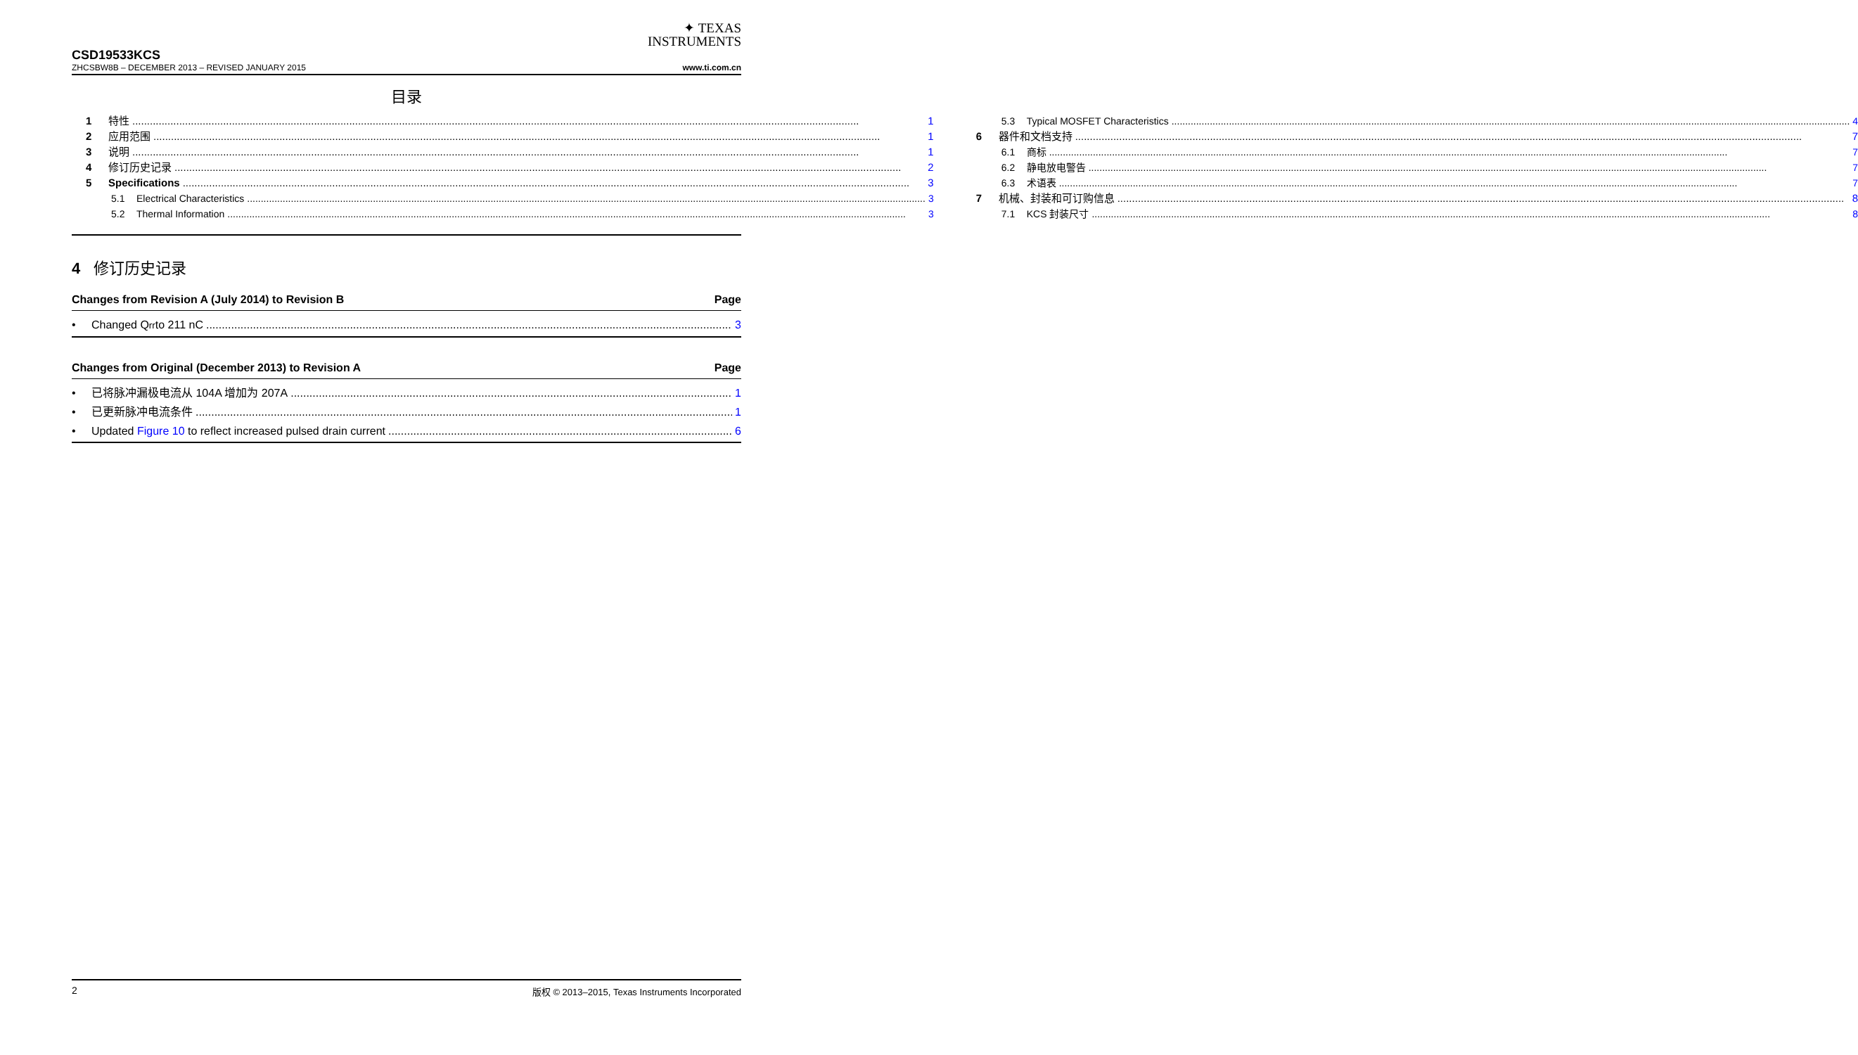✦ TEXAS
INSTRUMENTS
CSD19533KCS
ZHCSBW8B – DECEMBER 2013 – REVISED JANUARY 2015 www.ti.com.cn
目录
1 特性 1
2 应用范围 1
3 说明 1
4 修订历史记录 2
5 Specifications 3
5.1 Electrical Characteristics 3
5.2 Thermal Information 3
5.3 Typical MOSFET Characteristics 4
6 器件和文档支持 7
6.1 商标 7
6.2 静电放电警告 7
6.3 术语表 7
7 机械、封装和可订购信息 8
7.1 KCS 封装尺寸 8
4 修订历史记录
Changes from Revision A (July 2014) to Revision B Page
• Changed Q<sub>rr</sub> to 211 nC 3
Changes from Original (December 2013) to Revision A Page
• 已将脉冲漏极电流从 104A 增加为 207A 1
• 已更新脉冲电流条件 1
• Updated Figure 10 to reflect increased pulsed drain current 6
2 版权 © 2013–2015, Texas Instruments Incorporated